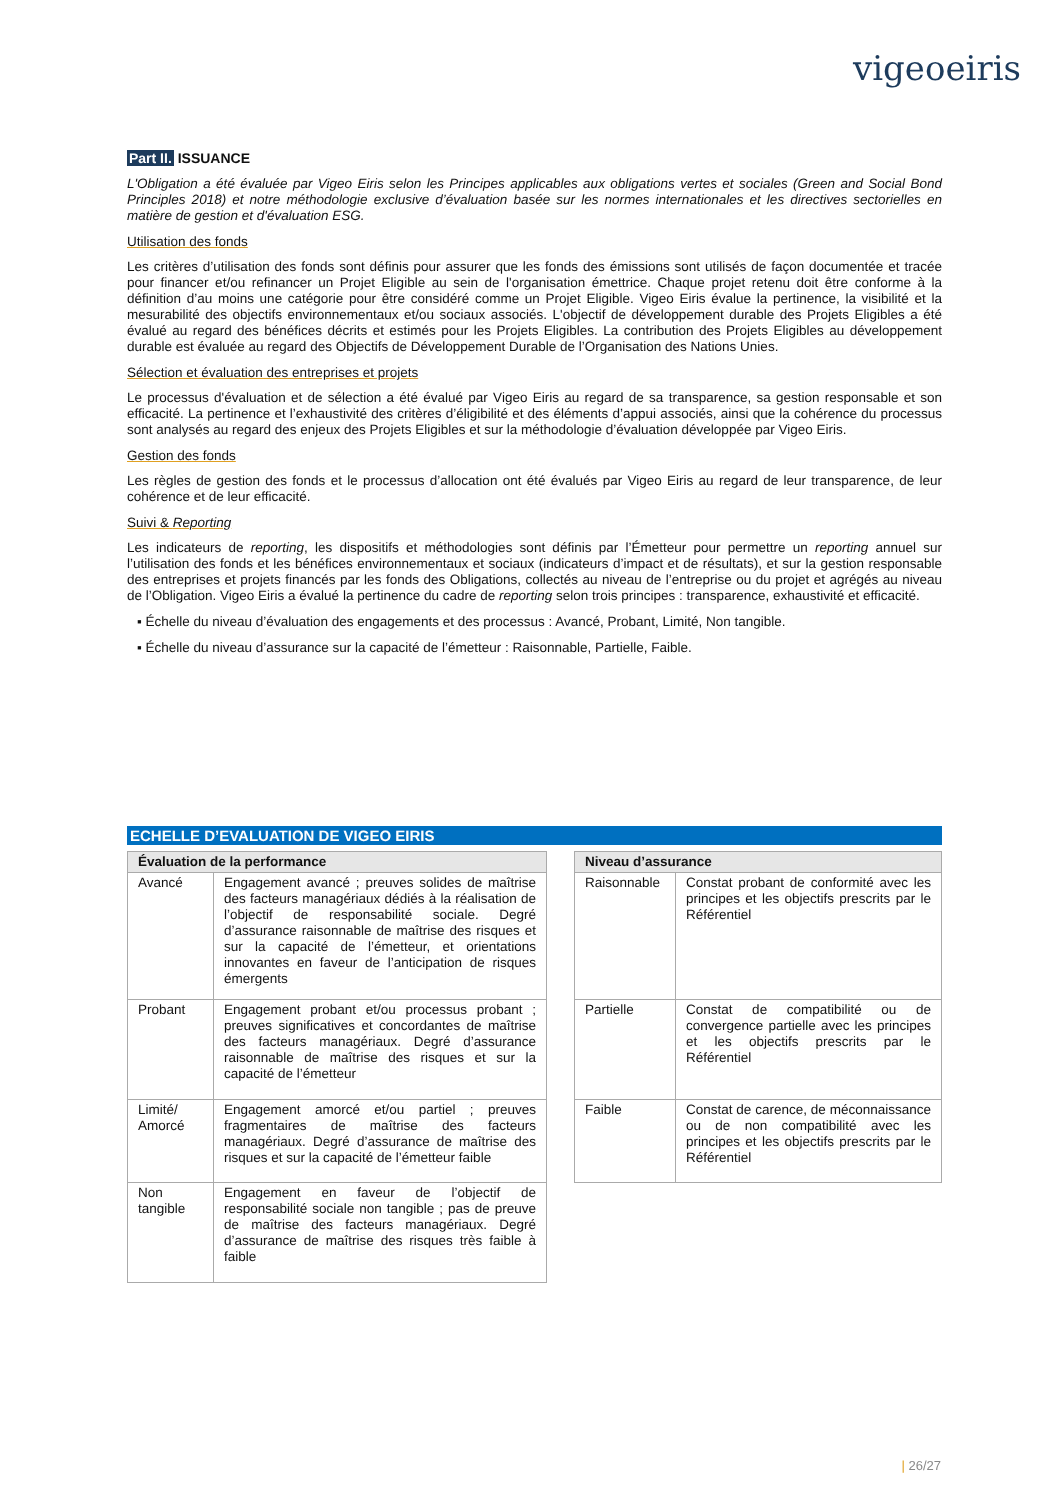vigeoeiris
Part II. ISSUANCE
L'Obligation a été évaluée par Vigeo Eiris selon les Principes applicables aux obligations vertes et sociales (Green and Social Bond Principles 2018) et notre méthodologie exclusive d’évaluation basée sur les normes internationales et les directives sectorielles en matière de gestion et d'évaluation ESG.
Utilisation des fonds
Les critères d’utilisation des fonds sont définis pour assurer que les fonds des émissions sont utilisés de façon documentée et tracée pour financer et/ou refinancer un Projet Eligible au sein de l'organisation émettrice. Chaque projet retenu doit être conforme à la définition d’au moins une catégorie pour être considéré comme un Projet Eligible. Vigeo Eiris évalue la pertinence, la visibilité et la mesurabilité des objectifs environnementaux et/ou sociaux associés. L'objectif de développement durable des Projets Eligibles a été évalué au regard des bénéfices décrits et estimés pour les Projets Eligibles. La contribution des Projets Eligibles au développement durable est évaluée au regard des Objectifs de Développement Durable de l’Organisation des Nations Unies.
Sélection et évaluation des entreprises et projets
Le processus d'évaluation et de sélection a été évalué par Vigeo Eiris au regard de sa transparence, sa gestion responsable et son efficacité. La pertinence et l’exhaustivité des critères d’éligibilité et des éléments d’appui associés, ainsi que la cohérence du processus sont analysés au regard des enjeux des Projets Eligibles et sur la méthodologie d’évaluation développée par Vigeo Eiris.
Gestion des fonds
Les règles de gestion des fonds et le processus d’allocation ont été évalués par Vigeo Eiris au regard de leur transparence, de leur cohérence et de leur efficacité.
Suivi & Reporting
Les indicateurs de reporting, les dispositifs et méthodologies sont définis par l’Émetteur pour permettre un reporting annuel sur l’utilisation des fonds et les bénéfices environnementaux et sociaux (indicateurs d’impact et de résultats), et sur la gestion responsable des entreprises et projets financés par les fonds des Obligations, collectés au niveau de l’entreprise ou du projet et agrégés au niveau de l’Obligation. Vigeo Eiris a évalué la pertinence du cadre de reporting selon trois principes : transparence, exhaustivité et efficacité.
▪ Échelle du niveau d’évaluation des engagements et des processus : Avancé, Probant, Limité, Non tangible.
▪ Échelle du niveau d’assurance sur la capacité de l’émetteur : Raisonnable, Partielle, Faible.
ECHELLE D’EVALUATION DE VIGEO EIRIS
| Évaluation de la performance | |
| --- | --- |
| Avancé | Engagement avancé ; preuves solides de maîtrise des facteurs managériaux dédiés à la réalisation de l’objectif de responsabilité sociale. Degré d’assurance raisonnable de maîtrise des risques et sur la capacité de l’émetteur, et orientations innovantes en faveur de l’anticipation de risques émergents |
| Probant | Engagement probant et/ou processus probant ; preuves significatives et concordantes de maîtrise des facteurs managériaux. Degré d’assurance raisonnable de maîtrise des risques et sur la capacité de l’émetteur |
| Limité/ Amorcé | Engagement amorcé et/ou partiel ; preuves fragmentaires de maîtrise des facteurs managériaux. Degré d’assurance de maîtrise des risques et sur la capacité de l’émetteur faible |
| Non tangible | Engagement en faveur de l’objectif de responsabilité sociale non tangible ; pas de preuve de maîtrise des facteurs managériaux. Degré d’assurance de maîtrise des risques très faible à faible |
| Niveau d’assurance | |
| --- | --- |
| Raisonnable | Constat probant de conformité avec les principes et les objectifs prescrits par le Référentiel |
| Partielle | Constat de compatibilité ou de convergence partielle avec les principes et les objectifs prescrits par le Référentiel |
| Faible | Constat de carence, de méconnaissance ou de non compatibilité avec les principes et les objectifs prescrits par le Référentiel |
| 26/27